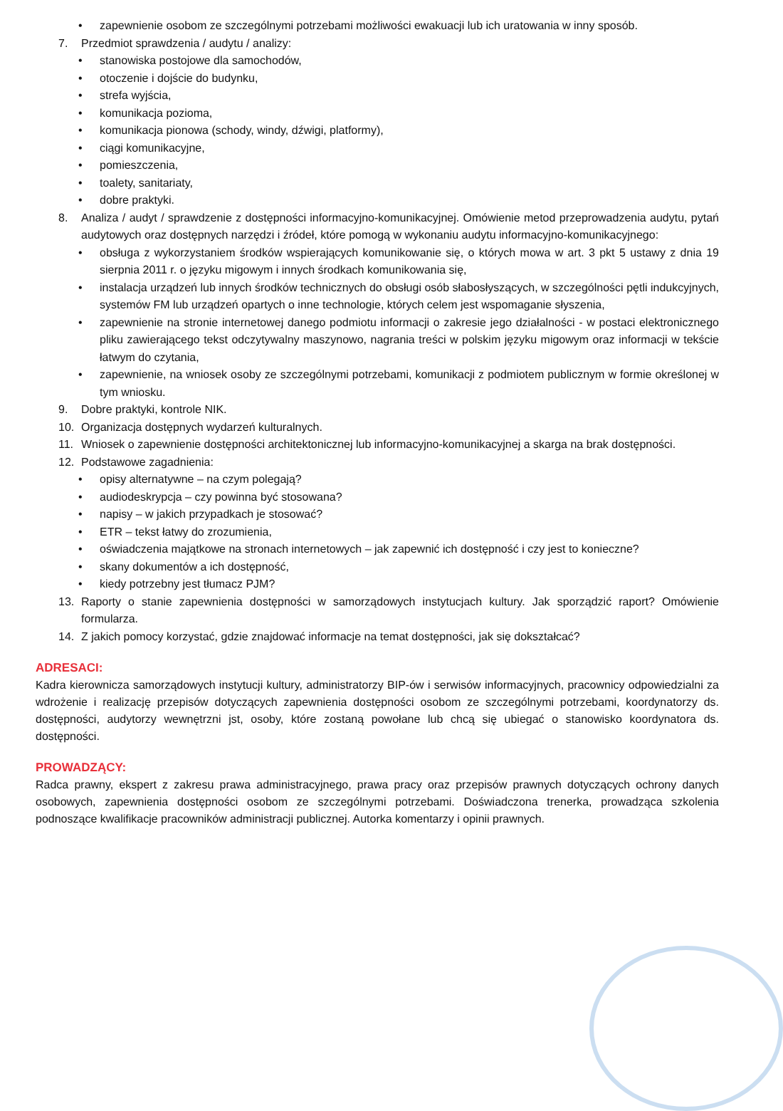• zapewnienie osobom ze szczególnymi potrzebami możliwości ewakuacji lub ich uratowania w inny sposób.
7. Przedmiot sprawdzenia / audytu / analizy:
• stanowiska postojowe dla samochodów,
• otoczenie i dojście do budynku,
• strefa wyjścia,
• komunikacja pozioma,
• komunikacja pionowa (schody, windy, dźwigi, platformy),
• ciągi komunikacyjne,
• pomieszczenia,
• toalety, sanitariaty,
• dobre praktyki.
8. Analiza / audyt / sprawdzenie z dostępności informacyjno-komunikacyjnej. Omówienie metod przeprowadzenia audytu, pytań audytowych oraz dostępnych narzędzi i źródeł, które pomogą w wykonaniu audytu informacyjno-komunikacyjnego:
• obsługa z wykorzystaniem środków wspierających komunikowanie się, o których mowa w art. 3 pkt 5 ustawy z dnia 19 sierpnia 2011 r. o języku migowym i innych środkach komunikowania się,
• instalacja urządzeń lub innych środków technicznych do obsługi osób słabosłyszących, w szczególności pętli indukcyjnych, systemów FM lub urządzeń opartych o inne technologie, których celem jest wspomaganie słyszenia,
• zapewnienie na stronie internetowej danego podmiotu informacji o zakresie jego działalności - w postaci elektronicznego pliku zawierającego tekst odczytywalny maszynowo, nagrania treści w polskim języku migowym oraz informacji w tekście łatwym do czytania,
• zapewnienie, na wniosek osoby ze szczególnymi potrzebami, komunikacji z podmiotem publicznym w formie określonej w tym wniosku.
9. Dobre praktyki, kontrole NIK.
10. Organizacja dostępnych wydarzeń kulturalnych.
11. Wniosek o zapewnienie dostępności architektonicznej lub informacyjno-komunikacyjnej a skarga na brak dostępności.
12. Podstawowe zagadnienia:
• opisy alternatywne – na czym polegają?
• audiodeskrypcja – czy powinna być stosowana?
• napisy – w jakich przypadkach je stosować?
• ETR – tekst łatwy do zrozumienia,
• oświadczenia majątkowe na stronach internetowych – jak zapewnić ich dostępność i czy jest to konieczne?
• skany dokumentów a ich dostępność,
• kiedy potrzebny jest tłumacz PJM?
13. Raporty o stanie zapewnienia dostępności w samorządowych instytucjach kultury. Jak sporządzić raport? Omówienie formularza.
14. Z jakich pomocy korzystać, gdzie znajdować informacje na temat dostępności, jak się dokształcać?
ADRESACI:
Kadra kierownicza samorządowych instytucji kultury, administratorzy BIP-ów i serwisów informacyjnych, pracownicy odpowiedzialni za wdrożenie i realizację przepisów dotyczących zapewnienia dostępności osobom ze szczególnymi potrzebami, koordynatorzy ds. dostępności, audytorzy wewnętrzni jst, osoby, które zostaną powołane lub chcą się ubiegać o stanowisko koordynatora ds. dostępności.
PROWADZĄCY:
Radca prawny, ekspert z zakresu prawa administracyjnego, prawa pracy oraz przepisów prawnych dotyczących ochrony danych osobowych, zapewnienia dostępności osobom ze szczególnymi potrzebami. Doświadczona trenerka, prowadząca szkolenia podnoszące kwalifikacje pracowników administracji publicznej. Autorka komentarzy i opinii prawnych.